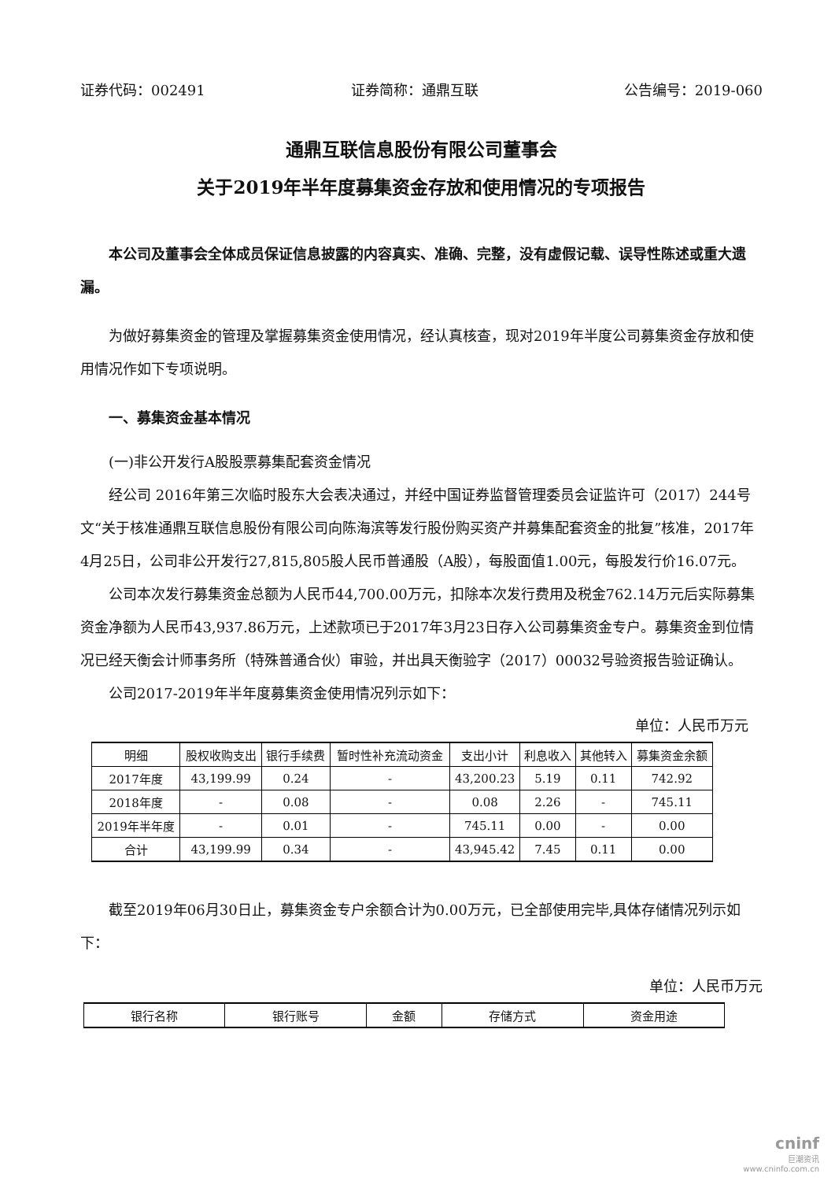证券代码：002491 证券简称：通鼎互联 公告编号：2019-060
通鼎互联信息股份有限公司董事会
关于2019年半年度募集资金存放和使用情况的专项报告
本公司及董事会全体成员保证信息披露的内容真实、准确、完整，没有虚假记载、误导性陈述或重大遗漏。
为做好募集资金的管理及掌握募集资金使用情况，经认真核查，现对2019年半度公司募集资金存放和使用情况作如下专项说明。
一、募集资金基本情况
(一)非公开发行A股股票募集配套资金情况
经公司 2016年第三次临时股东大会表决通过，并经中国证券监督管理委员会证监许可（2017）244号文“关于核准通鼎互联信息股份有限公司向陈海滨等发行股份购买资产并募集配套资金的批复”核准，2017年4月25日，公司非公开发行27,815,805股人民币普通股（A股），每股面值1.00元，每股发行价16.07元。
公司本次发行募集资金总额为人民币44,700.00万元，扣除本次发行费用及税金762.14万元后实际募集资金净额为人民币43,937.86万元，上述款项已于2017年3月23日存入公司募集资金专户。募集资金到位情况已经天衡会计师事务所（特殊普通合伙）审验，并出具天衡验字（2017）00032号验资报告验证确认。
公司2017-2019年半年度募集资金使用情况列示如下：
单位：人民币万元
| 明细 | 股权收购支出 | 银行手续费 | 暂时性补充流动资金 | 支出小计 | 利息收入 | 其他转入 | 募集资金余额 |
| --- | --- | --- | --- | --- | --- | --- | --- |
| 2017年度 | 43,199.99 | 0.24 | - | 43,200.23 | 5.19 | 0.11 | 742.92 |
| 2018年度 | - | 0.08 | - | 0.08 | 2.26 | - | 745.11 |
| 2019年半年度 | - | 0.01 | - | 745.11 | 0.00 | - | 0.00 |
| 合计 | 43,199.99 | 0.34 | - | 43,945.42 | 7.45 | 0.11 | 0.00 |
截至2019年06月30日止，募集资金专户余额合计为0.00万元，已全部使用完毕,具体存储情况列示如下：
单位：人民币万元
| 银行名称 | 银行账号 | 金额 | 存储方式 | 资金用途 |
| --- | --- | --- | --- | --- |
cninf
巨潮资讯
www.cninfo.com.cn